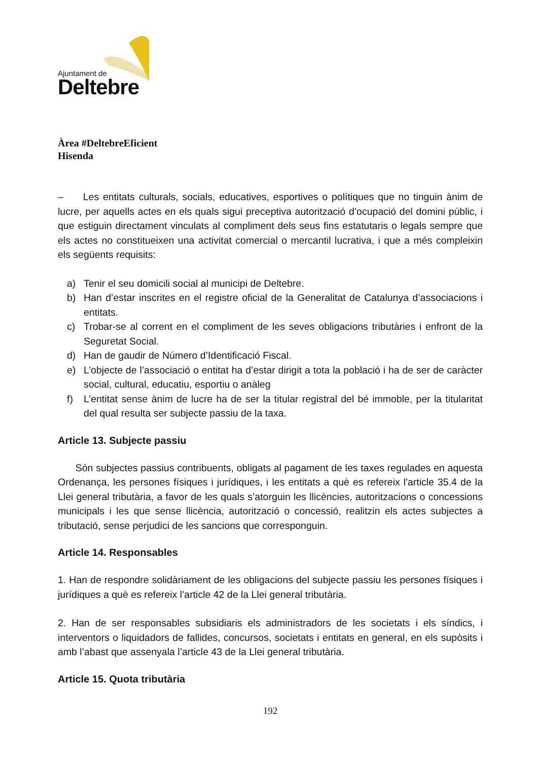Ajuntament de
Deltebre
Àrea #DeltebreEficient
Hisenda
– Les entitats culturals, socials, educatives, esportives o polítiques que no tinguin ànim de lucre, per aquells actes en els quals sigui preceptiva autorització d’ocupació del domini públic, i que estiguin directament vinculats al compliment dels seus fins estatutaris o legals sempre que els actes no constitueixen una activitat comercial o mercantil lucrativa, i que a més compleixin els següents requisits:
a) Tenir el seu domicili social al municipi de Deltebre.
b) Han d’estar inscrites en el registre oficial de la Generalitat de Catalunya d’associacions i entitats.
c) Trobar-se al corrent en el compliment de les seves obligacions tributàries i enfront de la Seguretat Social.
d) Han de gaudir de Número d’Identificació Fiscal.
e) L’objecte de l’associació o entitat ha d’estar dirigit a tota la població i ha de ser de caràcter social, cultural, educatiu, esportiu o anàleg
f) L’entitat sense ànim de lucre ha de ser la titular registral del bé immoble, per la titularitat del qual resulta ser subjecte passiu de la taxa.
Article 13. Subjecte passiu
Són subjectes passius contribuents, obligats al pagament de les taxes regulades en aquesta Ordenança, les persones físiques i jurídiques, i les entitats a què es refereix l'article 35.4 de la Llei general tributària, a favor de les quals s’atorguin les llicències, autoritzacions o concessions municipals i les que sense llicència, autorització o concessió, realitzin els actes subjectes a tributació, sense perjudici de les sancions que corresponguin.
Article 14. Responsables
1. Han de respondre solidàriament de les obligacions del subjecte passiu les persones físiques i jurídiques a què es refereix l’article 42 de la Llei general tributària.
2. Han de ser responsables subsidiaris els administradors de les societats i els síndics, i interventors o liquidadors de fallides, concursos, societats i entitats en general, en els supòsits i amb l’abast que assenyala l’article 43 de la Llei general tributària.
Article 15. Quota tributària
192